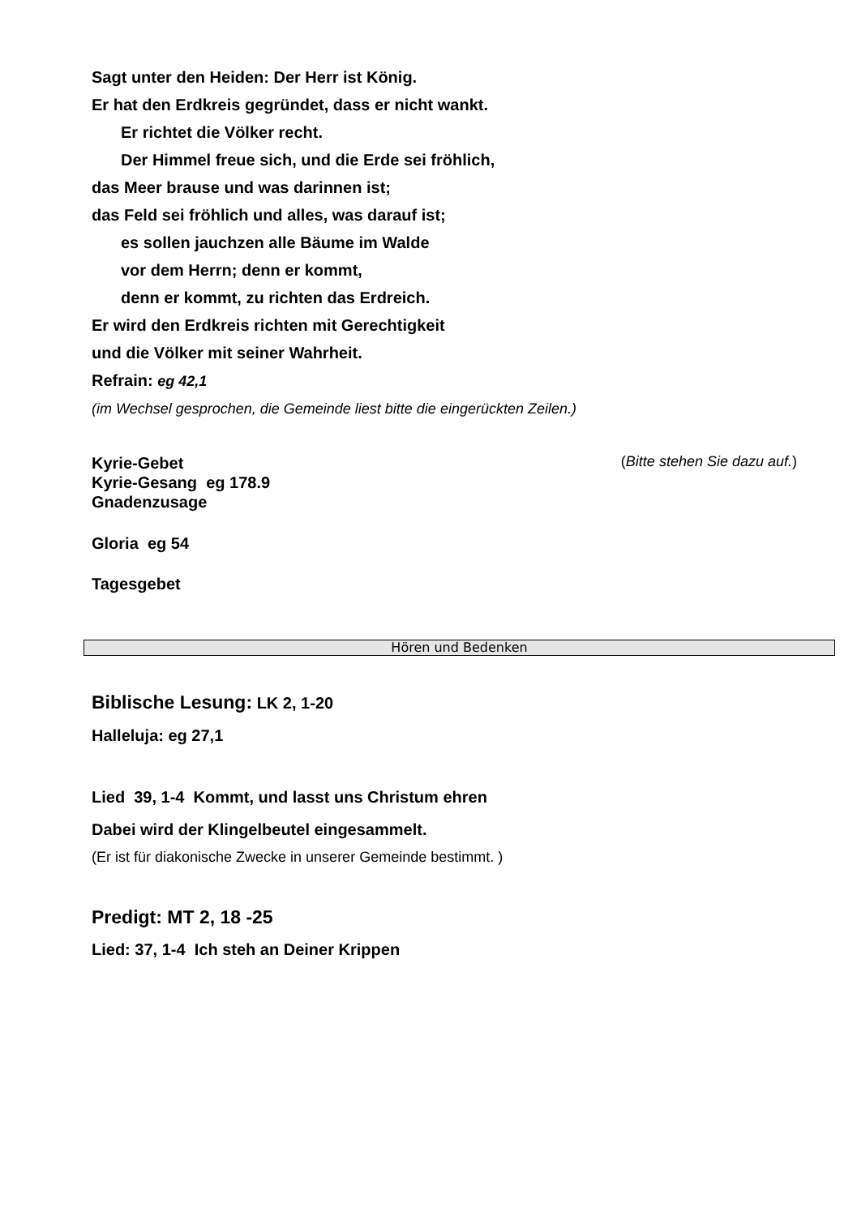Sagt unter den Heiden: Der Herr ist König.
Er hat den Erdkreis gegründet, dass er nicht wankt.
Er richtet die Völker recht.
Der Himmel freue sich, und die Erde sei fröhlich,
das Meer brause und was darinnen ist;
das Feld sei fröhlich und alles, was darauf ist;
es sollen jauchzen alle Bäume im Walde
vor dem Herrn; denn er kommt,
denn er kommt, zu richten das Erdreich.
Er wird den Erdkreis richten mit Gerechtigkeit
und die Völker mit seiner Wahrheit.
Refrain: eg 42,1
(im Wechsel gesprochen, die Gemeinde liest bitte die eingerückten Zeilen.)
Kyrie-Gebet
(Bitte stehen Sie dazu auf.)
Kyrie-Gesang eg 178.9
Gnadenzusage
Gloria eg 54
Tagesgebet
Hören und Bedenken
Biblische Lesung: LK 2, 1-20
Halleluja: eg 27,1
Lied 39, 1-4 Kommt, und lasst uns Christum ehren
Dabei wird der Klingelbeutel eingesammelt.
(Er ist für diakonische Zwecke in unserer Gemeinde bestimmt. )
Predigt: MT 2, 18 -25
Lied: 37, 1-4 Ich steh an Deiner Krippen